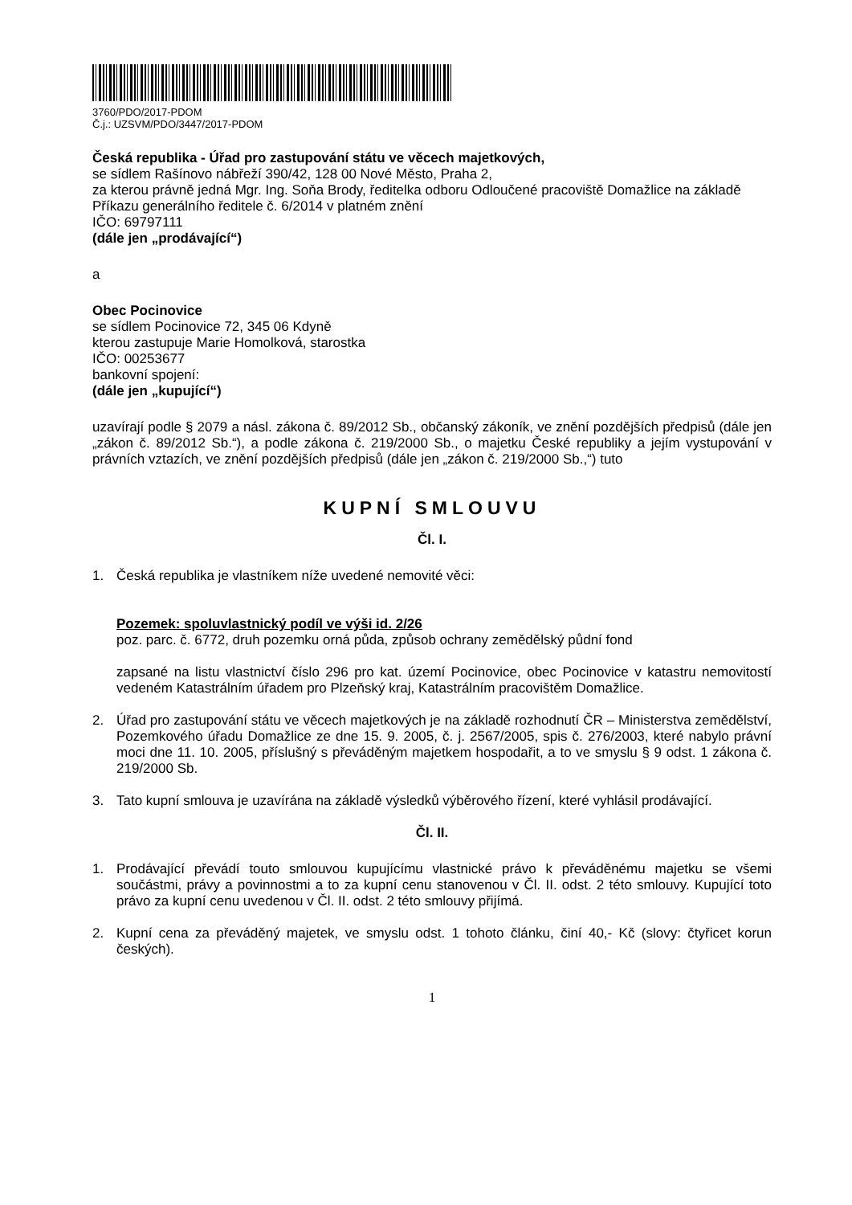3760/PDO/2017-PDOM
Č.j.: UZSVM/PDO/3447/2017-PDOM
Česká republika - Úřad pro zastupování státu ve věcech majetkových,
se sídlem Rašínovo nábřeží 390/42, 128 00 Nové Město, Praha 2,
za kterou právně jedná Mgr. Ing. Soňa Brody, ředitelka odboru Odloučené pracoviště Domažlice na základě Příkazu generálního ředitele č. 6/2014 v platném znění
IČO: 69797111
(dále jen „prodávající“)
a
Obec Pocinovice
se sídlem Pocinovice 72, 345 06 Kdyně
kterou zastupuje Marie Homolková, starostka
IČO: 00253677
bankovní spojení:
(dále jen „kupující“)
uzavírají podle § 2079 a násl. zákona č. 89/2012 Sb., občanský zákoník, ve znění pozdějších předpisů (dále jen „zákon č. 89/2012 Sb.“), a podle zákona č. 219/2000 Sb., o majetku České republiky a jejím vystupování v právních vztazích, ve znění pozdějších předpisů (dále jen „zákon č. 219/2000 Sb.,“) tuto
KUPNÍ SMLOUVU
Čl. I.
1. Česká republika je vlastníkem níže uvedené nemovité věci:
Pozemek: spoluvlastnický podíl ve výši id. 2/26
poz. parc. č. 6772, druh pozemku orná půda, způsob ochrany zemědělský půdní fond
zapsané na listu vlastnictví číslo 296 pro kat. území Pocinovice, obec Pocinovice v katastru nemovitostí vedeném Katastrálním úřadem pro Plzeňský kraj, Katastrálním pracovištěm Domažlice.
2. Úřad pro zastupování státu ve věcech majetkových je na základě rozhodnutí ČR – Ministerstva zemědělství, Pozemkového úřadu Domažlice ze dne 15. 9. 2005, č. j. 2567/2005, spis č. 276/2003, které nabylo právní moci dne 11. 10. 2005, příslušný s převáděným majetkem hospodařit, a to ve smyslu § 9 odst. 1 zákona č. 219/2000 Sb.
3. Tato kupní smlouva je uzavírána na základě výsledků výběrového řízení, které vyhlásil prodávající.
Čl. II.
1. Prodávající převádí touto smlouvou kupujícímu vlastnické právo k převáděnému majetku se všemi součástmi, právy a povinnostmi a to za kupní cenu stanovenou v Čl. II. odst. 2 této smlouvy. Kupující toto právo za kupní cenu uvedenou v Čl. II. odst. 2 této smlouvy přijímá.
2. Kupní cena za převáděný majetek, ve smyslu odst. 1 tohoto článku, činí 40,- Kč (slovy: čtyřicet korun českých).
1